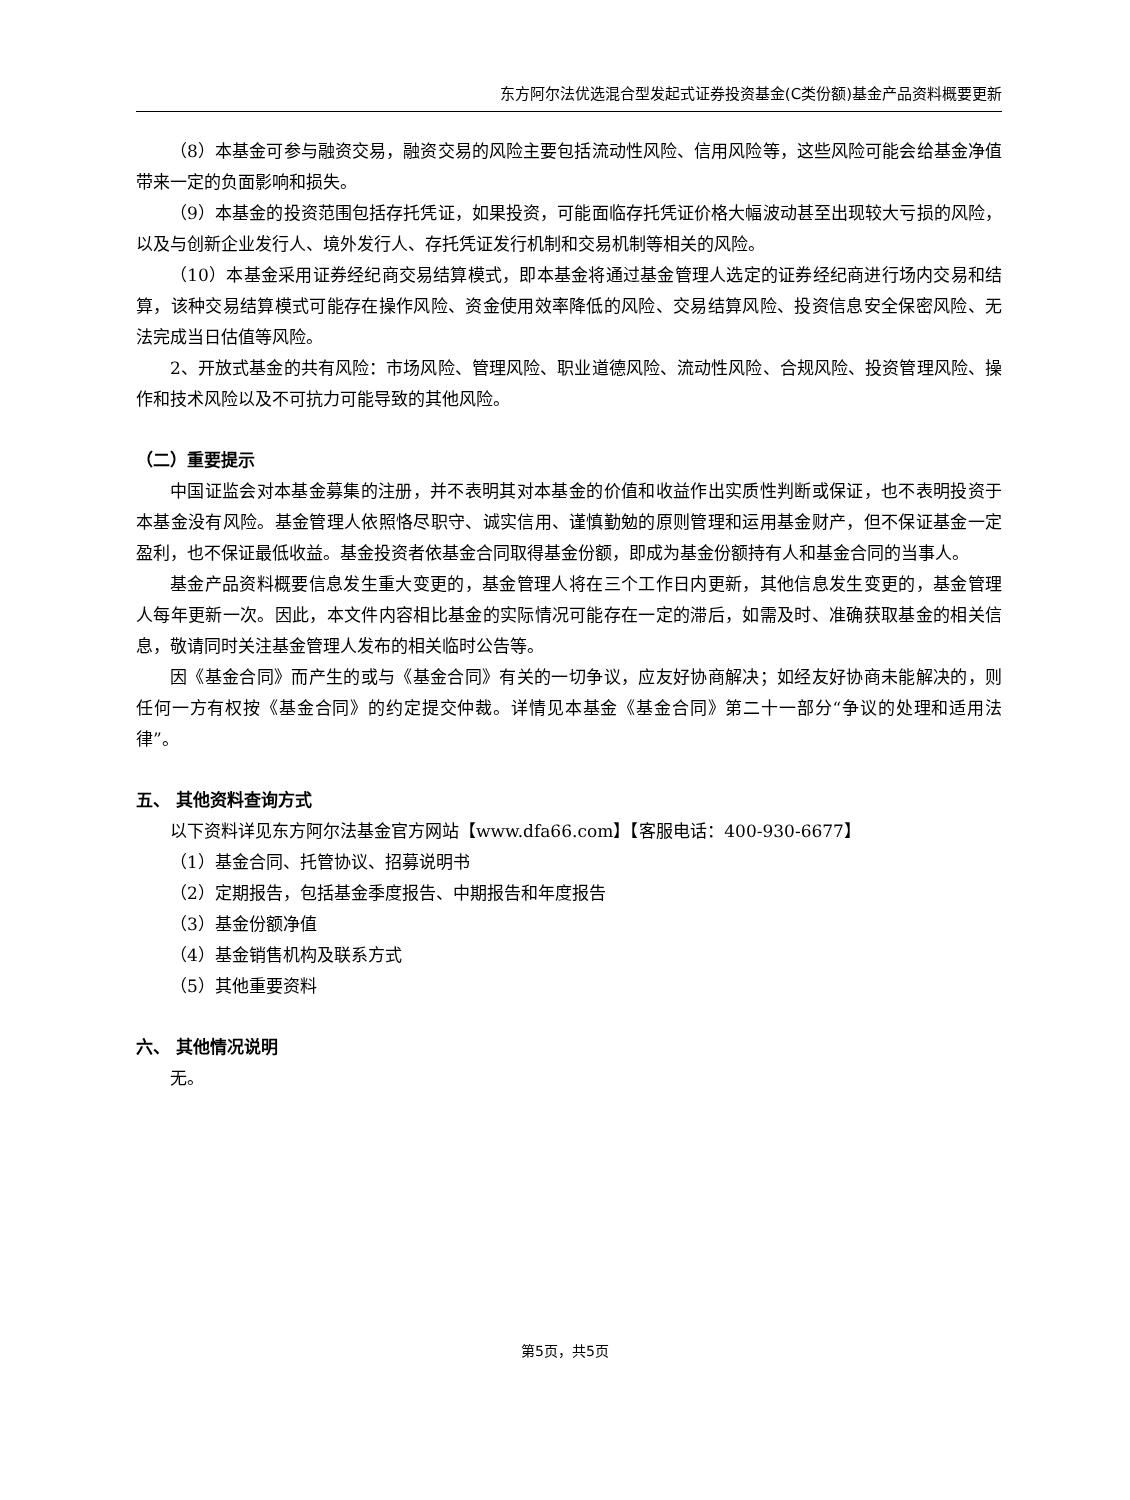东方阿尔法优选混合型发起式证券投资基金(C类份额)基金产品资料概要更新
（8）本基金可参与融资交易，融资交易的风险主要包括流动性风险、信用风险等，这些风险可能会给基金净值带来一定的负面影响和损失。
（9）本基金的投资范围包括存托凭证，如果投资，可能面临存托凭证价格大幅波动甚至出现较大亏损的风险，以及与创新企业发行人、境外发行人、存托凭证发行机制和交易机制等相关的风险。
（10）本基金采用证券经纪商交易结算模式，即本基金将通过基金管理人选定的证券经纪商进行场内交易和结算，该种交易结算模式可能存在操作风险、资金使用效率降低的风险、交易结算风险、投资信息安全保密风险、无法完成当日估值等风险。
2、开放式基金的共有风险：市场风险、管理风险、职业道德风险、流动性风险、合规风险、投资管理风险、操作和技术风险以及不可抗力可能导致的其他风险。
（二）重要提示
中国证监会对本基金募集的注册，并不表明其对本基金的价值和收益作出实质性判断或保证，也不表明投资于本基金没有风险。基金管理人依照恪尽职守、诚实信用、谨慎勤勉的原则管理和运用基金财产，但不保证基金一定盈利，也不保证最低收益。基金投资者依基金合同取得基金份额，即成为基金份额持有人和基金合同的当事人。
基金产品资料概要信息发生重大变更的，基金管理人将在三个工作日内更新，其他信息发生变更的，基金管理人每年更新一次。因此，本文件内容相比基金的实际情况可能存在一定的滞后，如需及时、准确获取基金的相关信息，敬请同时关注基金管理人发布的相关临时公告等。
因《基金合同》而产生的或与《基金合同》有关的一切争议，应友好协商解决；如经友好协商未能解决的，则任何一方有权按《基金合同》的约定提交仲裁。详情见本基金《基金合同》第二十一部分“争议的处理和适用法律”。
五、 其他资料查询方式
以下资料详见东方阿尔法基金官方网站【www.dfa66.com】【客服电话：400-930-6677】
（1）基金合同、托管协议、招募说明书
（2）定期报告，包括基金季度报告、中期报告和年度报告
（3）基金份额净值
（4）基金销售机构及联系方式
（5）其他重要资料
六、 其他情况说明
无。
第5页，共5页